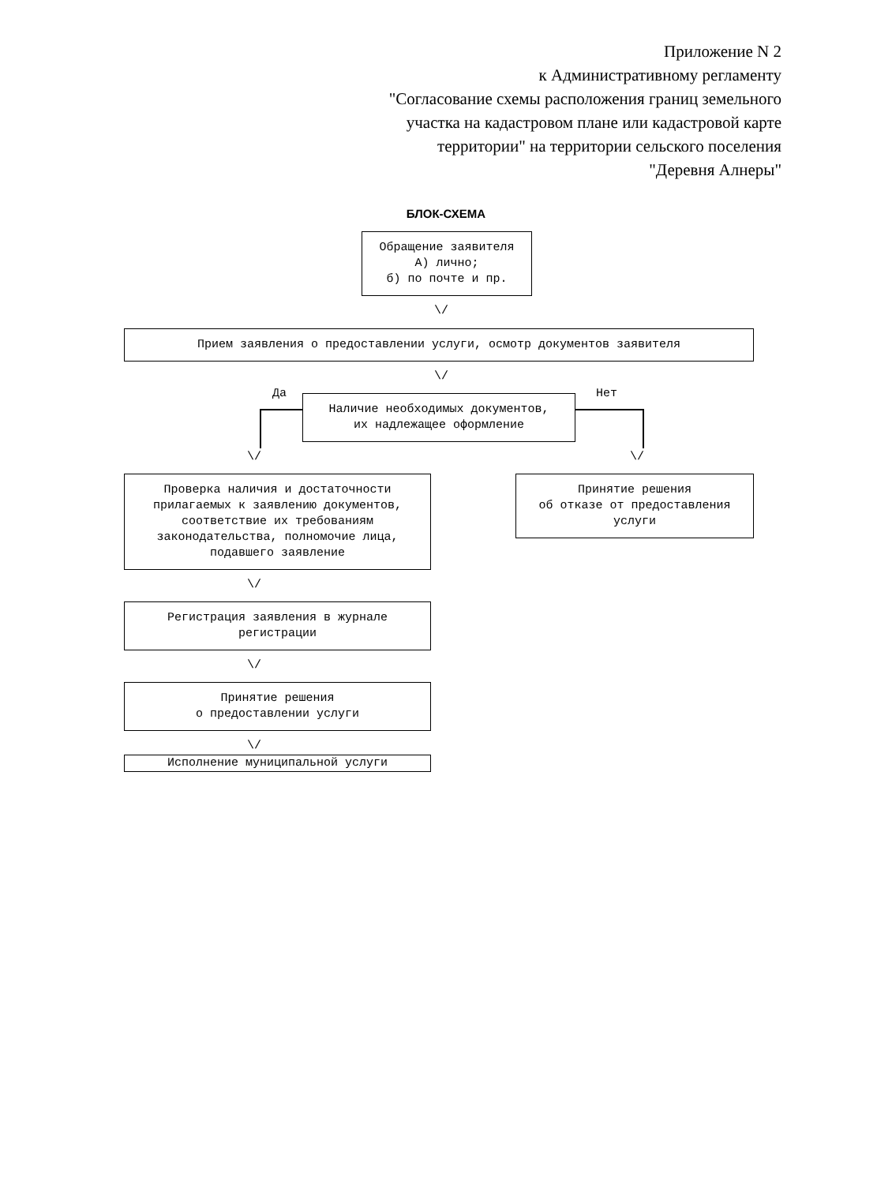Приложение N 2
к Административному регламенту
"Согласование схемы расположения границ земельного
участка на кадастровом плане или кадастровой карте
территории" на территории сельского поселения
"Деревня Алнеры"
БЛОК-СХЕМА
Обращение заявителя
А) лично;
б) по почте и пр.
\/
Прием заявления о предоставлении услуги, осмотр документов заявителя
\/
Да Нет
Наличие необходимых документов,
их надлежащее оформление
\/ \/
Проверка наличия и достаточности
прилагаемых к заявлению документов,
соответствие их требованиям
законодательства, полномочие лица,
подавшего заявление
Принятие решения
об отказе от предоставления
услуги
\/
Регистрация заявления в журнале
регистрации
\/
Принятие решения
о предоставлении услуги
\/
Исполнение муниципальной услуги